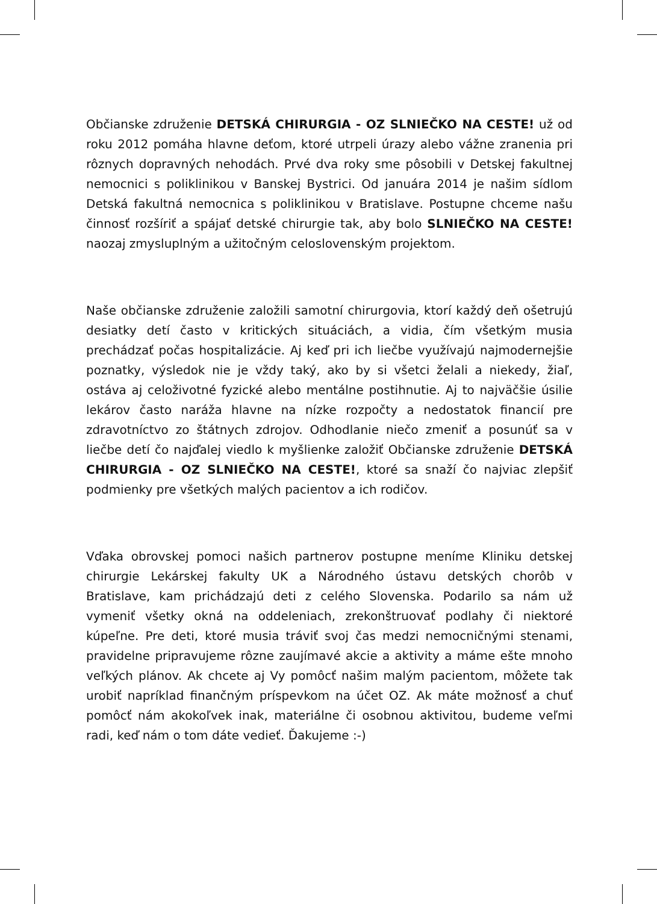Občianske združenie DETSKÁ CHIRURGIA - OZ SLNIEČKO NA CESTE! už od roku 2012 pomáha hlavne deťom, ktoré utrpeli úrazy alebo vážne zranenia pri rôznych dopravných nehodách. Prvé dva roky sme pôsobili v Detskej fakultnej nemocnici s poliklinikou v Banskej Bystrici. Od januára 2014 je našim sídlom Detská fakultná nemocnica s poliklinikou v Bratislave. Postupne chceme našu činnosť rozšíriť a spájať detské chirurgie tak, aby bolo SLNIEČKO NA CESTE! naozaj zmysluplným a užitočným celoslovenským projektom.
Naše občianske združenie založili samotní chirurgovia, ktorí každý deň ošetrujú desiatky detí často v kritických situáciách, a vidia, čím všetkým musia prechádzať počas hospitalizácie. Aj keď pri ich liečbe využívajú najmodernejšie poznatky, výsledok nie je vždy taký, ako by si všetci želali a niekedy, žiaľ, ostáva aj celoživotné fyzické alebo mentálne postihnutie. Aj to najväčšie úsilie lekárov často naráža hlavne na nízke rozpočty a nedostatok financií pre zdravotníctvo zo štátnych zdrojov. Odhodlanie niečo zmeniť a posunúť sa v liečbe detí čo najďalej viedlo k myšlienke založiť Občianske združenie DETSKÁ CHIRURGIA - OZ SLNIEČKO NA CESTE!, ktoré sa snaží čo najviac zlepšiť podmienky pre všetkých malých pacientov a ich rodičov.
Vďaka obrovskej pomoci našich partnerov postupne meníme Kliniku detskej chirurgie Lekárskej fakulty UK a Národného ústavu detských chorôb v Bratislave, kam prichádzajú deti z celého Slovenska. Podarilo sa nám už vymeniť všetky okná na oddeleniach, zrekonštruovať podlahy či niektoré kúpeľne. Pre deti, ktoré musia tráviť svoj čas medzi nemocničnými stenami, pravidelne pripravujeme rôzne zaujímavé akcie a aktivity a máme ešte mnoho veľkých plánov. Ak chcete aj Vy pomôcť našim malým pacientom, môžete tak urobiť napríklad finančným príspevkom na účet OZ. Ak máte možnosť a chuť pomôcť nám akokoľvek inak, materiálne či osobnou aktivitou, budeme veľmi radi, keď nám o tom dáte vedieť. Ďakujeme :-)